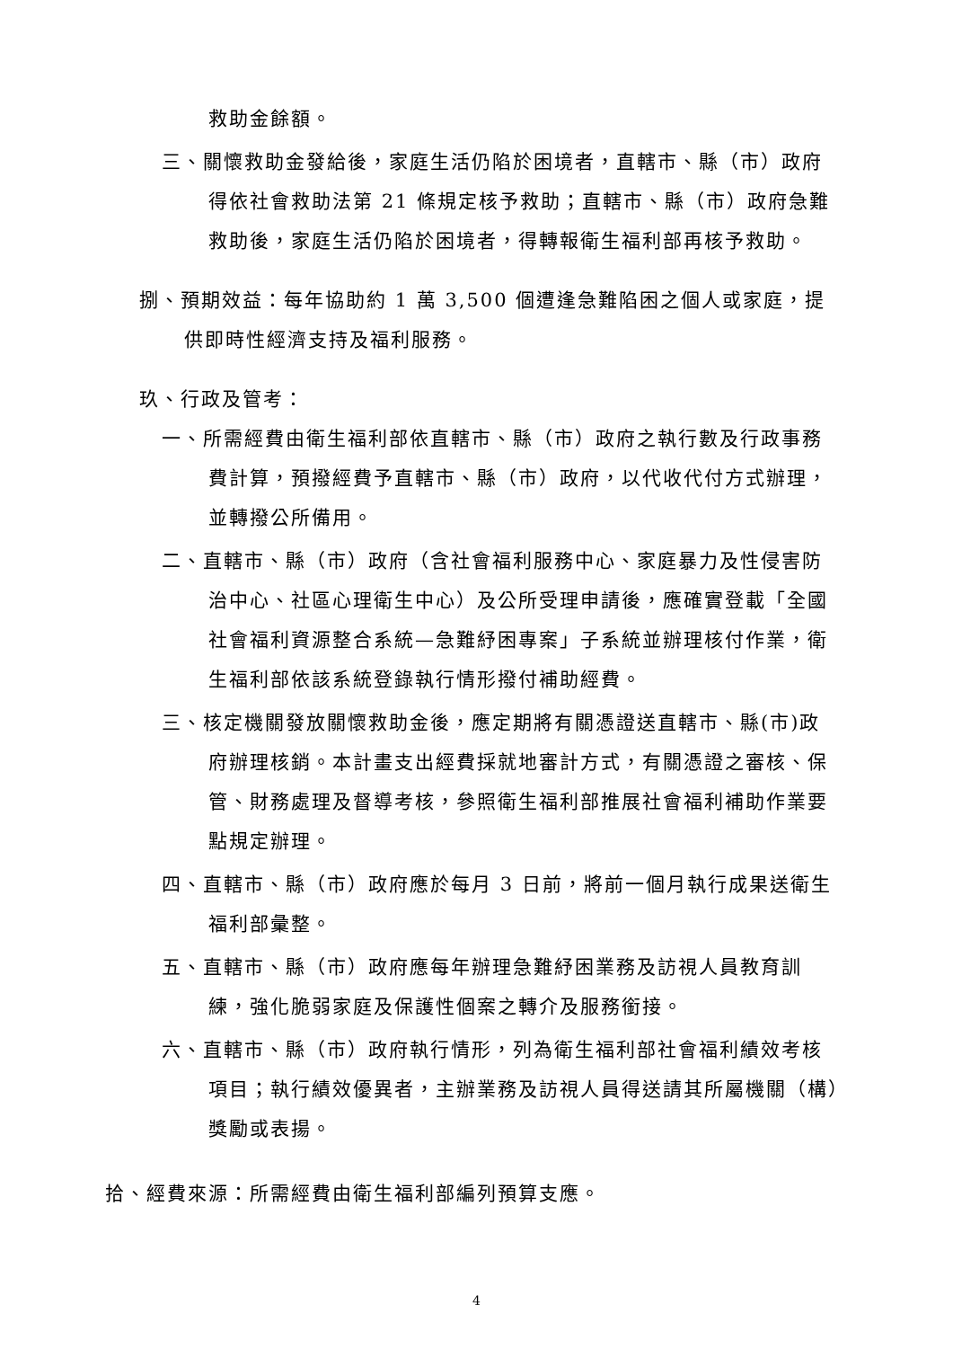救助金餘額。
三、關懷救助金發給後，家庭生活仍陷於困境者，直轄市、縣（市）政府得依社會救助法第 21 條規定核予救助；直轄市、縣（市）政府急難救助後，家庭生活仍陷於困境者，得轉報衛生福利部再核予救助。
捌、預期效益：每年協助約 1 萬 3,500 個遭逢急難陷困之個人或家庭，提供即時性經濟支持及福利服務。
玖、行政及管考：
一、所需經費由衛生福利部依直轄市、縣（市）政府之執行數及行政事務費計算，預撥經費予直轄市、縣（市）政府，以代收代付方式辦理，並轉撥公所備用。
二、直轄市、縣（市）政府（含社會福利服務中心、家庭暴力及性侵害防治中心、社區心理衛生中心）及公所受理申請後，應確實登載「全國社會福利資源整合系統—急難紓困專案」子系統並辦理核付作業，衛生福利部依該系統登錄執行情形撥付補助經費。
三、核定機關發放關懷救助金後，應定期將有關憑證送直轄市、縣(市)政府辦理核銷。本計畫支出經費採就地審計方式，有關憑證之審核、保管、財務處理及督導考核，參照衛生福利部推展社會福利補助作業要點規定辦理。
四、直轄市、縣（市）政府應於每月 3 日前，將前一個月執行成果送衛生福利部彙整。
五、直轄市、縣（市）政府應每年辦理急難紓困業務及訪視人員教育訓練，強化脆弱家庭及保護性個案之轉介及服務銜接。
六、直轄市、縣（市）政府執行情形，列為衛生福利部社會福利績效考核項目；執行績效優異者，主辦業務及訪視人員得送請其所屬機關（構）獎勵或表揚。
拾、經費來源：所需經費由衛生福利部編列預算支應。
4